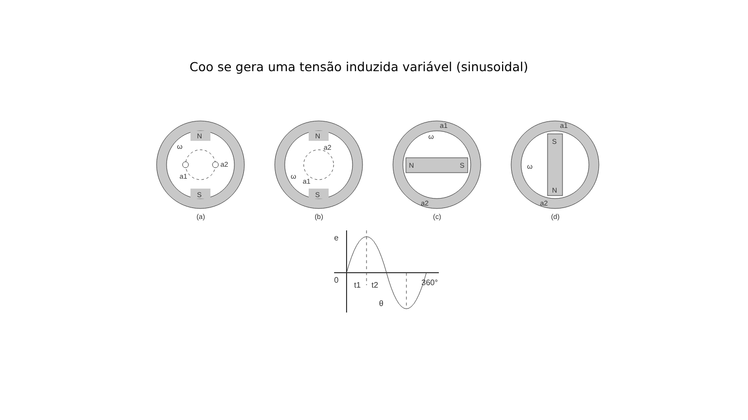Coo se gera uma tensão induzida variável (sinusoidal)
N
S
a2
a1
ω
(a)
N
S
a2
a1
ω
(b)
N
S
a1
a2
ω
(c)
S
N
a1
a2
ω
(d)
e
0
t1
t2
360°
θ